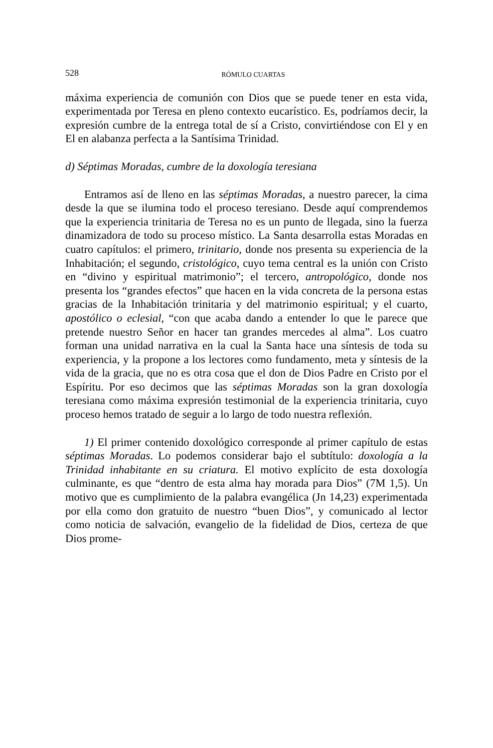528 RÓMULO CUARTAS
máxima experiencia de comunión con Dios que se puede tener en esta vida, experimentada por Teresa en pleno contexto eucarístico. Es, podríamos decir, la expresión cumbre de la entrega total de sí a Cristo, convirtiéndose con El y en El en alabanza perfecta a la Santísima Trinidad.
d) Séptimas Moradas, cumbre de la doxología teresiana
Entramos así de lleno en las séptimas Moradas, a nuestro parecer, la cima desde la que se ilumina todo el proceso teresiano. Desde aquí comprendemos que la experiencia trinitaria de Teresa no es un punto de llegada, sino la fuerza dinamizadora de todo su proceso místico. La Santa desarrolla estas Moradas en cuatro capítulos: el primero, trinitario, donde nos presenta su experiencia de la Inhabitación; el segundo, cristológico, cuyo tema central es la unión con Cristo en “divino y espiritual matrimonio”; el tercero, antropológico, donde nos presenta los “grandes efectos” que hacen en la vida concreta de la persona estas gracias de la Inhabitación trinitaria y del matrimonio espiritual; y el cuarto, apostólico o eclesial, “con que acaba dando a entender lo que le parece que pretende nuestro Señor en hacer tan grandes mercedes al alma”. Los cuatro forman una unidad narrativa en la cual la Santa hace una síntesis de toda su experiencia, y la propone a los lectores como fundamento, meta y síntesis de la vida de la gracia, que no es otra cosa que el don de Dios Padre en Cristo por el Espíritu. Por eso decimos que las séptimas Moradas son la gran doxología teresiana como máxima expresión testimonial de la experiencia trinitaria, cuyo proceso hemos tratado de seguir a lo largo de todo nuestra reflexión.
1) El primer contenido doxológico corresponde al primer capítulo de estas séptimas Moradas. Lo podemos considerar bajo el subtítulo: doxología a la Trinidad inhabitante en su criatura. El motivo explícito de esta doxología culminante, es que “dentro de esta alma hay morada para Dios” (7M 1,5). Un motivo que es cumplimiento de la palabra evangélica (Jn 14,23) experimentada por ella como don gratuito de nuestro “buen Dios”, y comunicado al lector como noticia de salvación, evangelio de la fidelidad de Dios, certeza de que Dios prome-